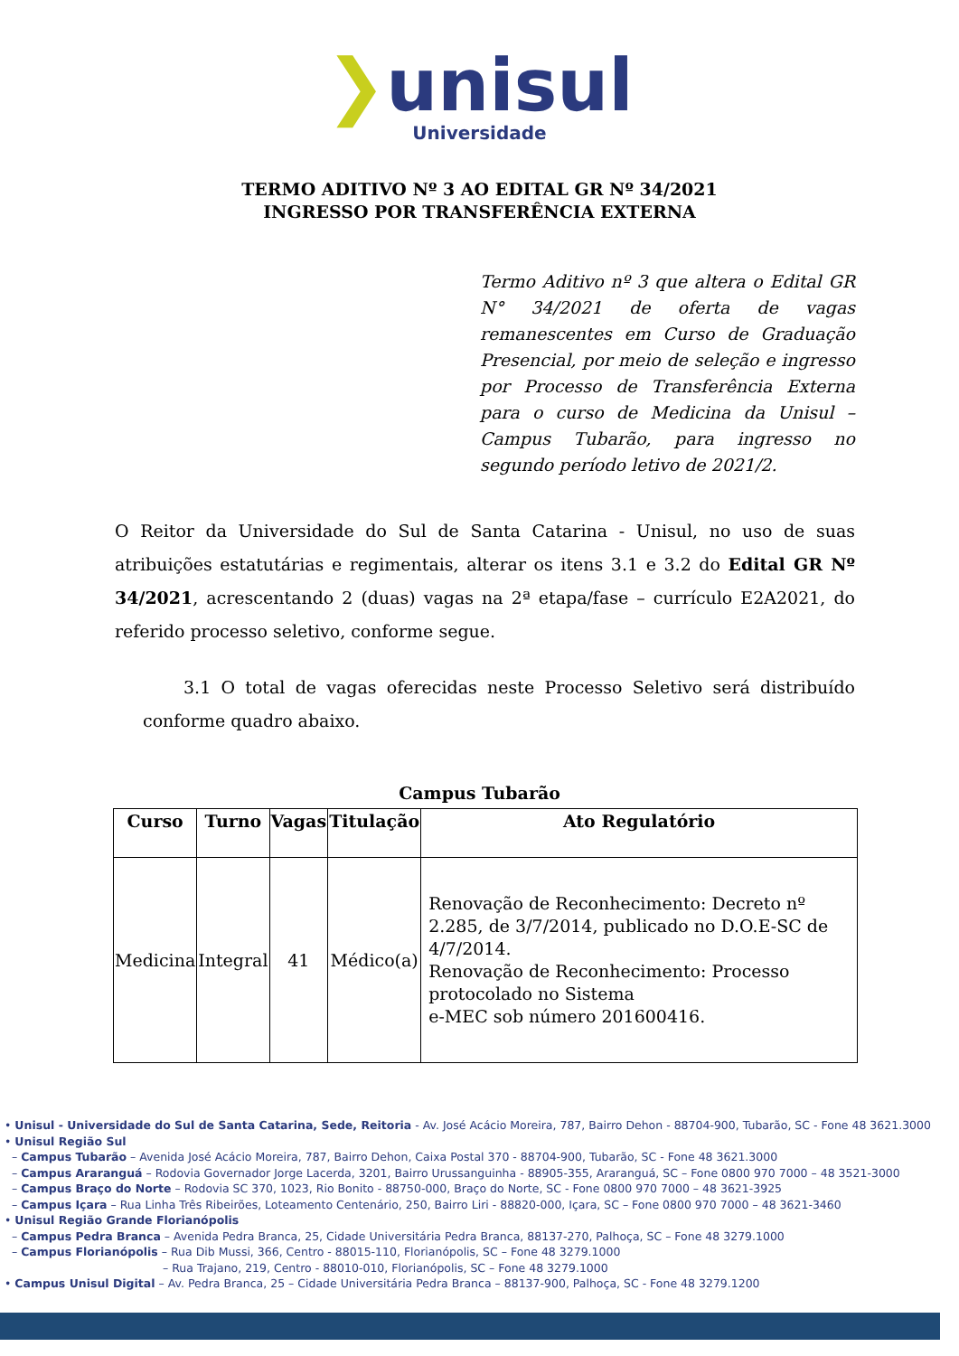❯unisul
Universidade
TERMO ADITIVO Nº 3 AO EDITAL GR Nº 34/2021
INGRESSO POR TRANSFERÊNCIA EXTERNA
Termo Aditivo nº 3 que altera o Edital GR N° 34/2021 de oferta de vagas remanescentes em Curso de Graduação Presencial, por meio de seleção e ingresso por Processo de Transferência Externa para o curso de Medicina da Unisul – Campus Tubarão, para ingresso no segundo período letivo de 2021/2.
O Reitor da Universidade do Sul de Santa Catarina - Unisul, no uso de suas atribuições estatutárias e regimentais, alterar os itens 3.1 e 3.2 do Edital GR Nº 34/2021, acrescentando 2 (duas) vagas na 2ª etapa/fase – currículo E2A2021, do referido processo seletivo, conforme segue.
3.1 O total de vagas oferecidas neste Processo Seletivo será distribuído conforme quadro abaixo.
Campus Tubarão
| Curso | Turno | Vagas | Titulação | Ato Regulatório |
| --- | --- | --- | --- | --- |
| Medicina | Integral | 41 | Médico(a) | Renovação de Reconhecimento: Decreto nº 2.285, de 3/7/2014, publicado no D.O.E-SC de 4/7/2014. Renovação de Reconhecimento: Processo protocolado no Sistema e-MEC sob número 201600416. |
• Unisul - Universidade do Sul de Santa Catarina, Sede, Reitoria - Av. José Acácio Moreira, 787, Bairro Dehon - 88704-900, Tubarão, SC - Fone 48 3621.3000
• Unisul Região Sul
– Campus Tubarão – Avenida José Acácio Moreira, 787, Bairro Dehon, Caixa Postal 370 - 88704-900, Tubarão, SC - Fone 48 3621.3000
– Campus Araranguá – Rodovia Governador Jorge Lacerda, 3201, Bairro Urussanguinha - 88905-355, Araranguá, SC – Fone 0800 970 7000 – 48 3521-3000
– Campus Braço do Norte – Rodovia SC 370, 1023, Rio Bonito - 88750-000, Braço do Norte, SC - Fone 0800 970 7000 – 48 3621-3925
– Campus Içara – Rua Linha Três Ribeirões, Loteamento Centenário, 250, Bairro Liri - 88820-000, Içara, SC – Fone 0800 970 7000 – 48 3621-3460
• Unisul Região Grande Florianópolis
– Campus Pedra Branca – Avenida Pedra Branca, 25, Cidade Universitária Pedra Branca, 88137-270, Palhoça, SC – Fone 48 3279.1000
– Campus Florianópolis – Rua Dib Mussi, 366, Centro - 88015-110, Florianópolis, SC – Fone 48 3279.1000
– Rua Trajano, 219, Centro - 88010-010, Florianópolis, SC – Fone 48 3279.1000
• Campus Unisul Digital – Av. Pedra Branca, 25 – Cidade Universitária Pedra Branca – 88137-900, Palhoça, SC - Fone 48 3279.1200